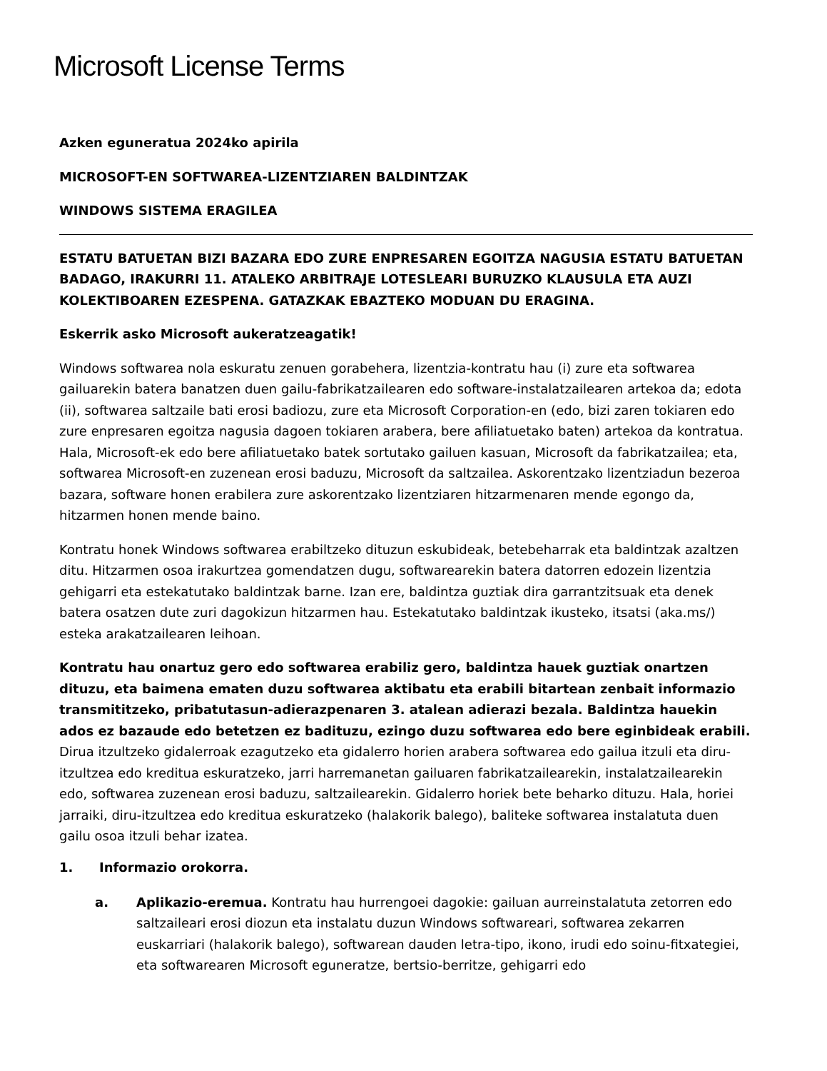Microsoft License Terms
Azken eguneratua 2024ko apirila
MICROSOFT-EN SOFTWAREA-LIZENTZIAREN BALDINTZAK
WINDOWS SISTEMA ERAGILEA
ESTATU BATUETAN BIZI BAZARA EDO ZURE ENPRESAREN EGOITZA NAGUSIA ESTATU BATUETAN BADAGO, IRAKURRI 11. ATALEKO ARBITRAJE LOTESLEARI BURUZKO KLAUSULA ETA AUZI KOLEKTIBOAREN EZESPENA. GATAZKAK EBAZTEKO MODUAN DU ERAGINA.
Eskerrik asko Microsoft aukeratzeagatik!
Windows softwarea nola eskuratu zenuen gorabehera, lizentzia-kontratu hau (i) zure eta softwarea gailuarekin batera banatzen duen gailu-fabrikatzailearen edo software-instalatzailearen artekoa da; edota (ii), softwarea saltzaile bati erosi badiozu, zure eta Microsoft Corporation-en (edo, bizi zaren tokiaren edo zure enpresaren egoitza nagusia dagoen tokiaren arabera, bere afiliatuetako baten) artekoa da kontratua. Hala, Microsoft-ek edo bere afiliatuetako batek sortutako gailuen kasuan, Microsoft da fabrikatzailea; eta, softwarea Microsoft-en zuzenean erosi baduzu, Microsoft da saltzailea. Askorentzako lizentziadun bezeroa bazara, software honen erabilera zure askorentzako lizentziaren hitzarmenaren mende egongo da, hitzarmen honen mende baino.
Kontratu honek Windows softwarea erabiltzeko dituzun eskubideak, betebeharrak eta baldintzak azaltzen ditu. Hitzarmen osoa irakurtzea gomendatzen dugu, softwarearekin batera datorren edozein lizentzia gehigarri eta estekatutako baldintzak barne. Izan ere, baldintza guztiak dira garrantzitsuak eta denek batera osatzen dute zuri dagokizun hitzarmen hau. Estekatutako baldintzak ikusteko, itsatsi (aka.ms/) esteka arakatzailearen leihoan.
Kontratu hau onartuz gero edo softwarea erabiliz gero, baldintza hauek guztiak onartzen dituzu, eta baimena ematen duzu softwarea aktibatu eta erabili bitartean zenbait informazio transmititzeko, pribatutasun-adierazpenaren 3. atalean adierazi bezala. Baldintza hauekin ados ez bazaude edo betetzen ez badituzu, ezingo duzu softwarea edo bere eginbideak erabili. Dirua itzultzeko gidalerroak ezagutzeko eta gidalerro horien arabera softwarea edo gailua itzuli eta diru-itzultzea edo kreditua eskuratzeko, jarri harremanetan gailuaren fabrikatzailearekin, instalatzailearekin edo, softwarea zuzenean erosi baduzu, saltzailearekin. Gidalerro horiek bete beharko dituzu. Hala, horiei jarraiki, diru-itzultzea edo kreditua eskuratzeko (halakorik balego), baliteke softwarea instalatuta duen gailu osoa itzuli behar izatea.
1. Informazio orokorra.
a. Aplikazio-eremua. Kontratu hau hurrengoei dagokie: gailuan aurreinstalatuta zetorren edo saltzaileari erosi diozun eta instalatu duzun Windows softwareari, softwarea zekarren euskarriari (halakorik balego), softwarean dauden letra-tipo, ikono, irudi edo soinu-fitxategiei, eta softwarearen Microsoft eguneratze, bertsio-berritze, gehigarri edo